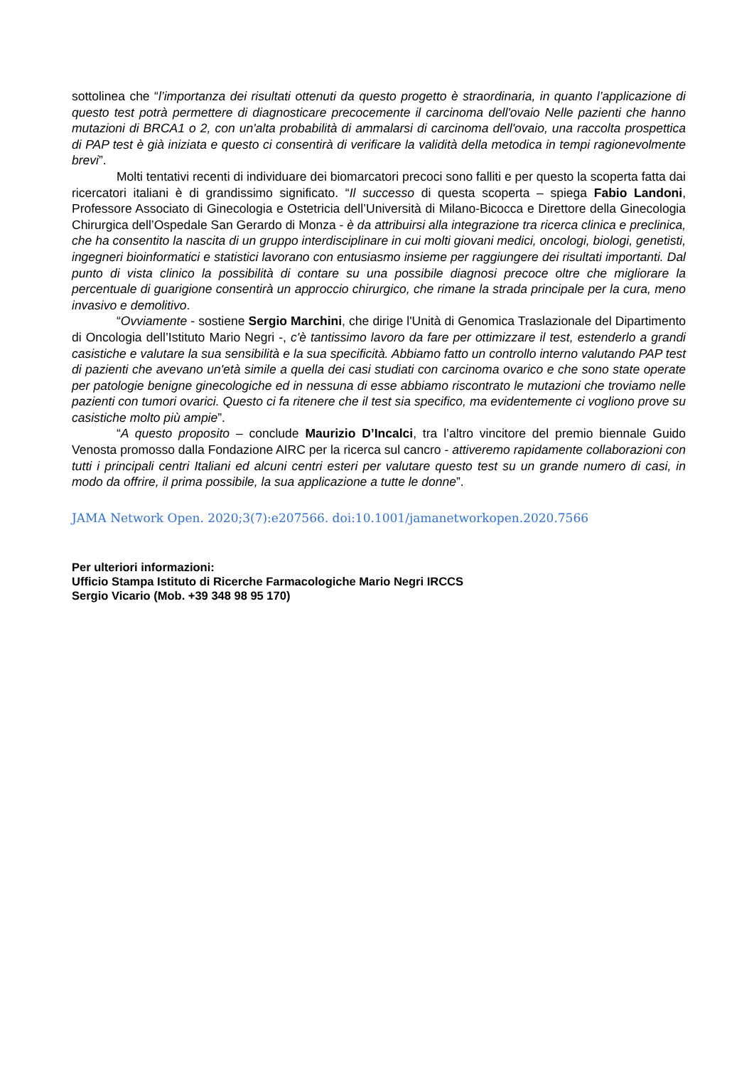sottolinea che “l’importanza dei risultati ottenuti da questo progetto è straordinaria, in quanto l’applicazione di questo test potrà permettere di diagnosticare precocemente il carcinoma dell'ovaio Nelle pazienti che hanno mutazioni di BRCA1 o 2, con un'alta probabilità di ammalarsi di carcinoma dell'ovaio, una raccolta prospettica di PAP test è già iniziata e questo ci consentirà di verificare la validità della metodica in tempi ragionevolmente brevi”.
Molti tentativi recenti di individuare dei biomarcatori precoci sono falliti e per questo la scoperta fatta dai ricercatori italiani è di grandissimo significato. “Il successo di questa scoperta – spiega Fabio Landoni, Professore Associato di Ginecologia e Ostetricia dell’Università di Milano-Bicocca e Direttore della Ginecologia Chirurgica dell’Ospedale San Gerardo di Monza - è da attribuirsi alla integrazione tra ricerca clinica e preclinica, che ha consentito la nascita di un gruppo interdisciplinare in cui molti giovani medici, oncologi, biologi, genetisti, ingegneri bioinformatici e statistici lavorano con entusiasmo insieme per raggiungere dei risultati importanti. Dal punto di vista clinico la possibilità di contare su una possibile diagnosi precoce oltre che migliorare la percentuale di guarigione consentirà un approccio chirurgico, che rimane la strada principale per la cura, meno invasivo e demolitivo.
“Ovviamente - sostiene Sergio Marchini, che dirige l'Unità di Genomica Traslazionale del Dipartimento di Oncologia dell’Istituto Mario Negri -, c'è tantissimo lavoro da fare per ottimizzare il test, estenderlo a grandi casistiche e valutare la sua sensibilità e la sua specificità. Abbiamo fatto un controllo interno valutando PAP test di pazienti che avevano un'età simile a quella dei casi studiati con carcinoma ovarico e che sono state operate per patologie benigne ginecologiche ed in nessuna di esse abbiamo riscontrato le mutazioni che troviamo nelle pazienti con tumori ovarici. Questo ci fa ritenere che il test sia specifico, ma evidentemente ci vogliono prove su casistiche molto più ampie”.
“A questo proposito – conclude Maurizio D’Incalci, tra l’altro vincitore del premio biennale Guido Venosta promosso dalla Fondazione AIRC per la ricerca sul cancro - attiveremo rapidamente collaborazioni con tutti i principali centri Italiani ed alcuni centri esteri per valutare questo test su un grande numero di casi, in modo da offrire, il prima possibile, la sua applicazione a tutte le donne”.
JAMA Network Open. 2020;3(7):e207566. doi:10.1001/jamanetworkopen.2020.7566
Per ulteriori informazioni:
Ufficio Stampa Istituto di Ricerche Farmacologiche Mario Negri IRCCS
Sergio Vicario (Mob. +39 348 98 95 170)